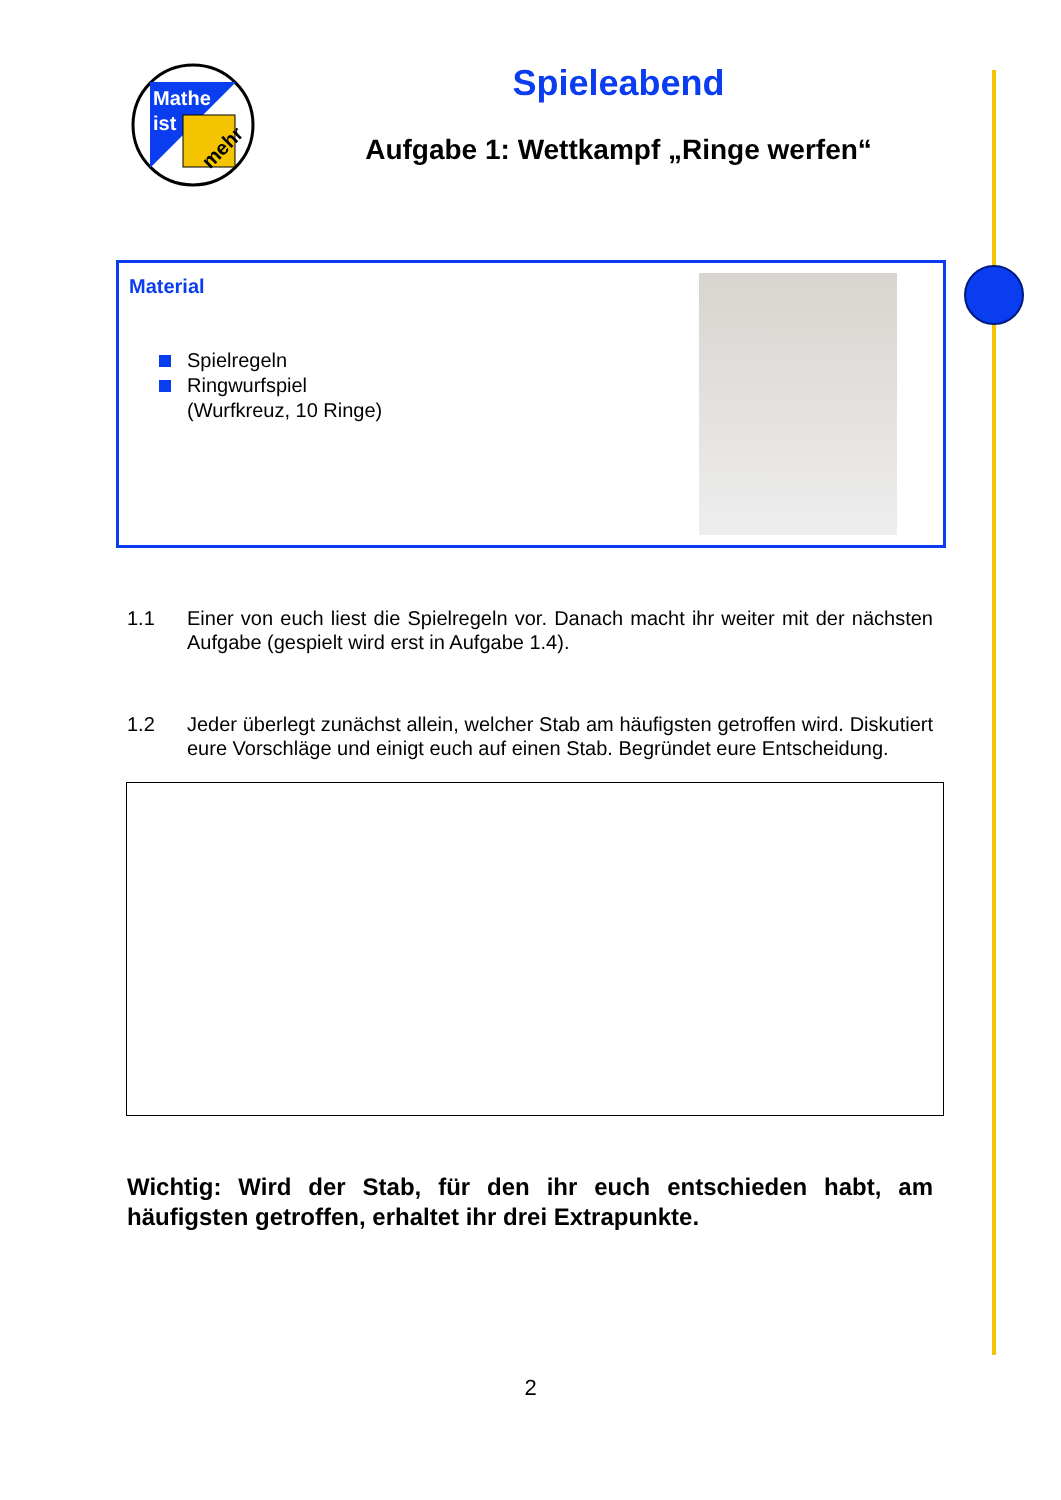Mathe
ist
mehr
Spieleabend
Aufgabe 1: Wettkampf „Ringe werfen“
Material
Spielregeln
Ringwurfspiel
(Wurfkreuz, 10 Ringe)
1.1 Einer von euch liest die Spielregeln vor. Danach macht ihr weiter mit der nächsten Aufgabe (gespielt wird erst in Aufgabe 1.4).
1.2 Jeder überlegt zunächst allein, welcher Stab am häufigsten getroffen wird. Diskutiert eure Vorschläge und einigt euch auf einen Stab. Begründet eure Entscheidung.
Wichtig: Wird der Stab, für den ihr euch entschieden habt, am häufigsten getroffen, erhaltet ihr drei Extrapunkte.
2